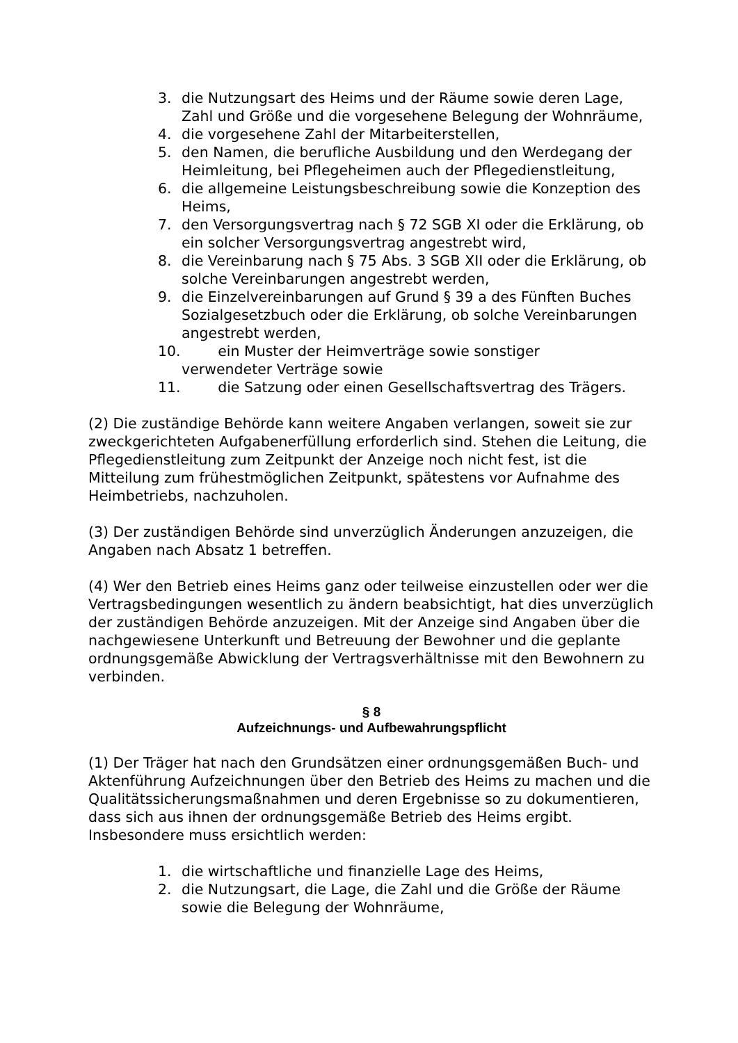3. die Nutzungsart des Heims und der Räume sowie deren Lage, Zahl und Größe und die vorgesehene Belegung der Wohnräume,
4. die vorgesehene Zahl der Mitarbeiterstellen,
5. den Namen, die berufliche Ausbildung und den Werdegang der Heimleitung, bei Pflegeheimen auch der Pflegedienstleitung,
6. die allgemeine Leistungsbeschreibung sowie die Konzeption des Heims,
7. den Versorgungsvertrag nach § 72 SGB XI oder die Erklärung, ob ein solcher Versorgungsvertrag angestrebt wird,
8. die Vereinbarung nach § 75 Abs. 3 SGB XII oder die Erklärung, ob solche Vereinbarungen angestrebt werden,
9. die Einzelvereinbarungen auf Grund § 39 a des Fünften Buches Sozialgesetzbuch oder die Erklärung, ob solche Vereinbarungen angestrebt werden,
10. ein Muster der Heimverträge sowie sonstiger
verwendeter Verträge sowie
11. die Satzung oder einen Gesellschaftsvertrag des Trägers.
(2) Die zuständige Behörde kann weitere Angaben verlangen, soweit sie zur zweckgerichteten Aufgabenerfüllung erforderlich sind. Stehen die Leitung, die Pflegedienstleitung zum Zeitpunkt der Anzeige noch nicht fest, ist die Mitteilung zum frühestmöglichen Zeitpunkt, spätestens vor Aufnahme des Heimbetriebs, nachzuholen.
(3) Der zuständigen Behörde sind unverzüglich Änderungen anzuzeigen, die Angaben nach Absatz 1 betreffen.
(4) Wer den Betrieb eines Heims ganz oder teilweise einzustellen oder wer die Vertragsbedingungen wesentlich zu ändern beabsichtigt, hat dies unverzüglich der zuständigen Behörde anzuzeigen. Mit der Anzeige sind Angaben über die nachgewiesene Unterkunft und Betreuung der Bewohner und die geplante ordnungsgemäße Abwicklung der Vertragsverhältnisse mit den Bewohnern zu verbinden.
§ 8
Aufzeichnungs- und Aufbewahrungspflicht
(1) Der Träger hat nach den Grundsätzen einer ordnungsgemäßen Buch- und Aktenführung Aufzeichnungen über den Betrieb des Heims zu machen und die Qualitätssicherungsmaßnahmen und deren Ergebnisse so zu dokumentieren, dass sich aus ihnen der ordnungsgemäße Betrieb des Heims ergibt. Insbesondere muss ersichtlich werden:
1. die wirtschaftliche und finanzielle Lage des Heims,
2. die Nutzungsart, die Lage, die Zahl und die Größe der Räume sowie die Belegung der Wohnräume,